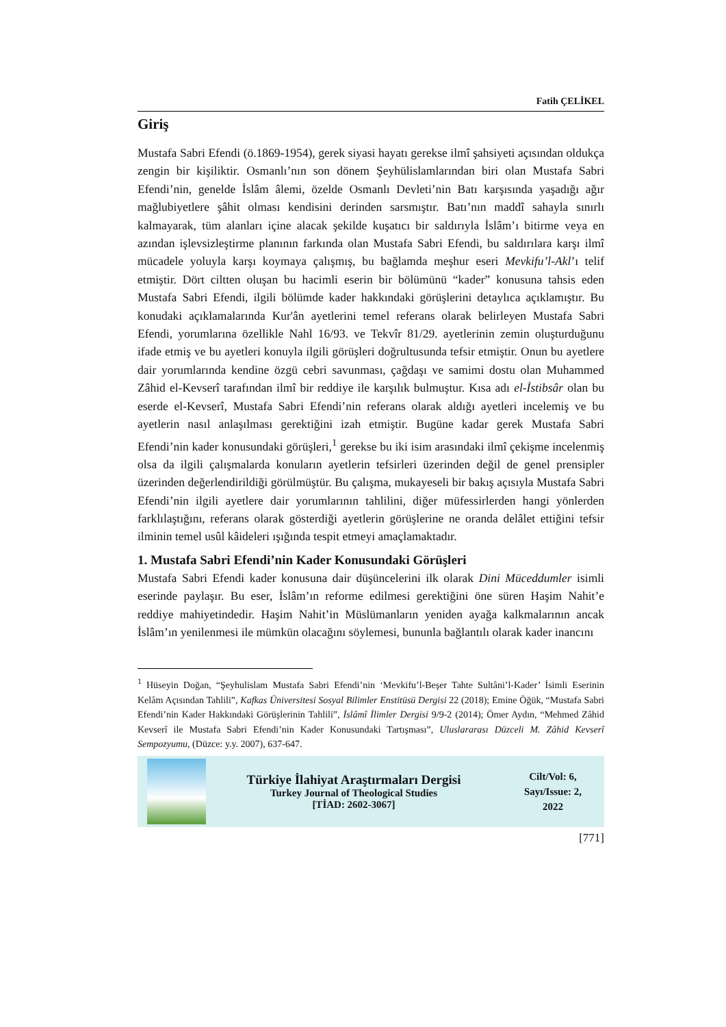Fatih ÇELİKEL
Giriş
Mustafa Sabri Efendi (ö.1869-1954), gerek siyasi hayatı gerekse ilmî şahsiyeti açısından oldukça zengin bir kişiliktir. Osmanlı’nın son dönem Şeyhülislamlarından biri olan Mustafa Sabri Efendi’nin, genelde İslâm âlemi, özelde Osmanlı Devleti’nin Batı karşısında yaşadığı ağır mağlubiyetlere şâhit olması kendisini derinden sarsmıştır. Batı’nın maddî sahayla sınırlı kalmayarak, tüm alanları içine alacak şekilde kuşatıcı bir saldırıyla İslâm’ı bitirme veya en azından işlevsizleştirme planının farkında olan Mustafa Sabri Efendi, bu saldırılara karşı ilmî mücadele yoluyla karşı koymaya çalışmış, bu bağlamda meşhur eseri Mevkifu’l-Akl’ı telif etmiştir. Dört ciltten oluşan bu hacimli eserin bir bölümünü “kader” konusuna tahsis eden Mustafa Sabri Efendi, ilgili bölümde kader hakkındaki görüşlerini detaylıca açıklamıştır. Bu konudaki açıklamalarında Kur'ân ayetlerini temel referans olarak belirleyen Mustafa Sabri Efendi, yorumlarına özellikle Nahl 16/93. ve Tekvîr 81/29. ayetlerinin zemin oluşturduğunu ifade etmiş ve bu ayetleri konuyla ilgili görüşleri doğrultusunda tefsir etmiştir. Onun bu ayetlere dair yorumlarında kendine özgü cebri savunması, çağdaşı ve samimi dostu olan Muhammed Zâhid el-Kevserî tarafından ilmî bir reddiye ile karşılık bulmuştur. Kısa adı el-İstibsâr olan bu eserde el-Kevserî, Mustafa Sabri Efendi’nin referans olarak aldığı ayetleri incelemiş ve bu ayetlerin nasıl anlaşılması gerektiğini izah etmiştir. Bugüne kadar gerek Mustafa Sabri Efendi’nin kader konusundaki görüşleri,<sup>1</sup> gerekse bu iki isim arasındaki ilmî çekişme incelenmiş olsa da ilgili çalışmalarda konuların ayetlerin tefsirleri üzerinden değil de genel prensipler üzerinden değerlendirildiği görülmüştür. Bu çalışma, mukayeseli bir bakış açısıyla Mustafa Sabri Efendi’nin ilgili ayetlere dair yorumlarının tahlilini, diğer müfessirlerden hangi yönlerden farklılaştığını, referans olarak gösterdiği ayetlerin görüşlerine ne oranda delâlet ettiğini tefsir ilminin temel usûl kâideleri ışığında tespit etmeyi amaçlamaktadır.
1. Mustafa Sabri Efendi’nin Kader Konusundaki Görüşleri
Mustafa Sabri Efendi kader konusuna dair düşüncelerini ilk olarak Dini Müceddитler isimli eserinde paylaşır. Bu eser, İslâm’ın reforme edilmesi gerektiğini öne süren Haşim Nahit’e reddiye mahiyetindedir. Haşim Nahit’in Müslümanların yeniden ayağa kalkmalarının ancak İslâm’ın yenilenmesi ile mümkün olacağını söylemesi, bununla bağlantılı olarak kader inancını
<sup>1</sup> Hüseyin Doğan, “Şeyhulislam Mustafa Sabri Efendi’nin ‘Mevkifu’l-Beşer Tahte Sultâni’l-Kader’ İsimli Eserinin Kelâm Açısından Tahlili”, Kafkas Üniversitesi Sosyal Bilimler Enstitüsü Dergisi 22 (2018); Emine Öğük, “Mustafa Sabri Efendi’nin Kader Hakkındaki Görüşlerinin Tahlili”, İslâmî İlimler Dergisi 9/9-2 (2014); Ömer Aydın, “Mehmed Zâhid Kevserî ile Mustafa Sabri Efendi’nin Kader Konusundaki Tartışması”, Uluslararası Düzceli M. Zâhid Kevserî Sempozyumu, (Düzce: y.y. 2007), 637-647.
Türkiye İlahiyat Araştırmaları Dergisi
Turkey Journal of Theological Studies
[TİAD: 2602-3067]
Cilt/Vol: 6,
Sayı/Issue: 2,
2022
[771]